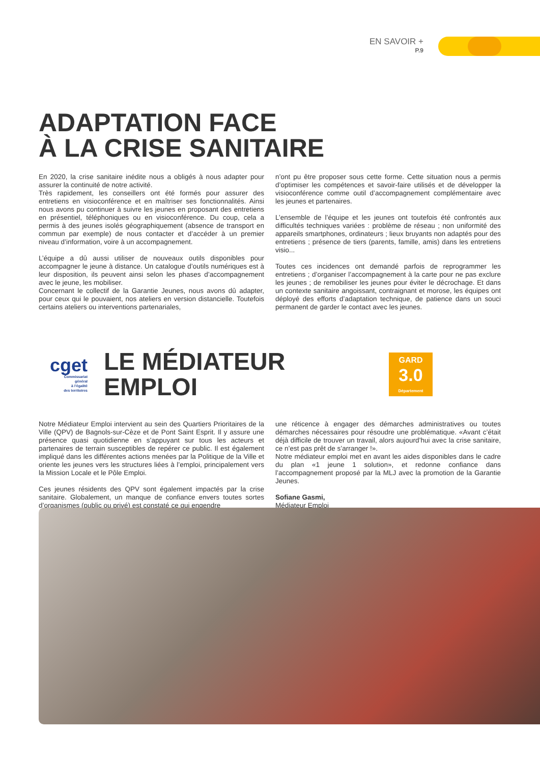EN SAVOIR +
P.9
ADAPTATION FACE
À LA CRISE SANITAIRE
En 2020, la crise sanitaire inédite nous a obligés à nous adapter pour assurer la continuité de notre activité.
Très rapidement, les conseillers ont été formés pour assurer des entretiens en visioconférence et en maîtriser ses fonctionnalités. Ainsi nous avons pu continuer à suivre les jeunes en proposant des entretiens en présentiel, téléphoniques ou en visioconférence. Du coup, cela a permis à des jeunes isolés géographiquement (absence de transport en commun par exemple) de nous contacter et d’accéder à un premier niveau d’information, voire à un accompagnement.
L’équipe a dû aussi utiliser de nouveaux outils disponibles pour accompagner le jeune à distance. Un catalogue d’outils numériques est à leur disposition, ils peuvent ainsi selon les phases d’accompagnement avec le jeune, les mobiliser.
Concernant le collectif de la Garantie Jeunes, nous avons dû adapter, pour ceux qui le pouvaient, nos ateliers en version distancielle. Toutefois certains ateliers ou interventions partenariales,
n’ont pu être proposer sous cette forme. Cette situation nous a permis d’optimiser les compétences et savoir-faire utilisés et de développer la visioconférence comme outil d’accompagnement complémentaire avec les jeunes et partenaires.
L’ensemble de l’équipe et les jeunes ont toutefois été confrontés aux difficultés techniques variées : problème de réseau ; non uniformité des appareils smartphones, ordinateurs ; lieux bruyants non adaptés pour des entretiens ; présence de tiers (parents, famille, amis) dans les entretiens visio...
Toutes ces incidences ont demandé parfois de reprogrammer les entretiens ; d’organiser l’accompagnement à la carte pour ne pas exclure les jeunes ; de remobiliser les jeunes pour éviter le décrochage. Et dans un contexte sanitaire angoissant, contraignant et morose, les équipes ont déployé des efforts d’adaptation technique, de patience dans un souci permanent de garder le contact avec les jeunes.
cget
Commissariat
général
à l’égalité
des territoires
LE MÉDIATEUR EMPLOI
GARD
3.0
Département
Notre Médiateur Emploi intervient au sein des Quartiers Prioritaires de la Ville (QPV) de Bagnols-sur-Cèze et de Pont Saint Esprit. Il y assure une présence quasi quotidienne en s’appuyant sur tous les acteurs et partenaires de terrain susceptibles de repérer ce public. Il est également impliqué dans les différentes actions menées par la Politique de la Ville et oriente les jeunes vers les structures liées à l’emploi, principalement vers la Mission Locale et le Pôle Emploi.
Ces jeunes résidents des QPV sont également impactés par la crise sanitaire. Globalement, un manque de confiance envers toutes sortes d’organismes (public ou privé) est constaté ce qui engendre
une réticence à engager des démarches administratives ou toutes démarches nécessaires pour résoudre une problématique. «Avant c’était déjà difficile de trouver un travail, alors aujourd’hui avec la crise sanitaire, ce n’est pas prêt de s’arranger !».
Notre médiateur emploi met en avant les aides disponibles dans le cadre du plan «1 jeune 1 solution», et redonne confiance dans l’accompagnement proposé par la MLJ avec la promotion de la Garantie Jeunes.
Sofiane Gasmi,
Médiateur Emploi